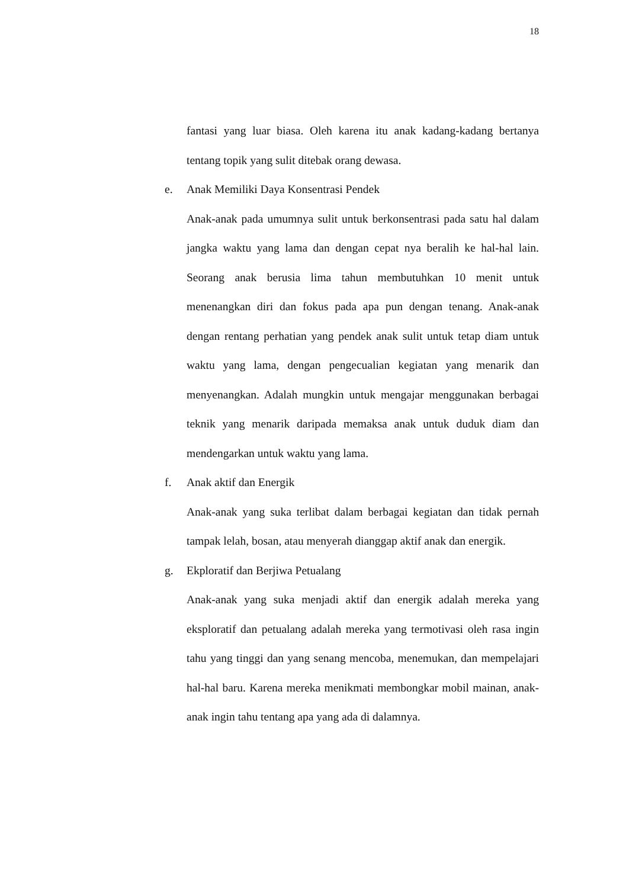18
fantasi yang luar biasa. Oleh karena itu anak kadang-kadang bertanya tentang topik yang sulit ditebak orang dewasa.
e. Anak Memiliki Daya Konsentrasi Pendek
Anak-anak pada umumnya sulit untuk berkonsentrasi pada satu hal dalam jangka waktu yang lama dan dengan cepat nya beralih ke hal-hal lain. Seorang anak berusia lima tahun membutuhkan 10 menit untuk menenangkan diri dan fokus pada apa pun dengan tenang. Anak-anak dengan rentang perhatian yang pendek anak sulit untuk tetap diam untuk waktu yang lama, dengan pengecualian kegiatan yang menarik dan menyenangkan. Adalah mungkin untuk mengajar menggunakan berbagai teknik yang menarik daripada memaksa anak untuk duduk diam dan mendengarkan untuk waktu yang lama.
f. Anak aktif dan Energik
Anak-anak yang suka terlibat dalam berbagai kegiatan dan tidak pernah tampak lelah, bosan, atau menyerah dianggap aktif anak dan energik.
g. Ekploratif dan Berjiwa Petualang
Anak-anak yang suka menjadi aktif dan energik adalah mereka yang eksploratif dan petualang adalah mereka yang termotivasi oleh rasa ingin tahu yang tinggi dan yang senang mencoba, menemukan, dan mempelajari hal-hal baru. Karena mereka menikmati membongkar mobil mainan, anak-anak ingin tahu tentang apa yang ada di dalamnya.